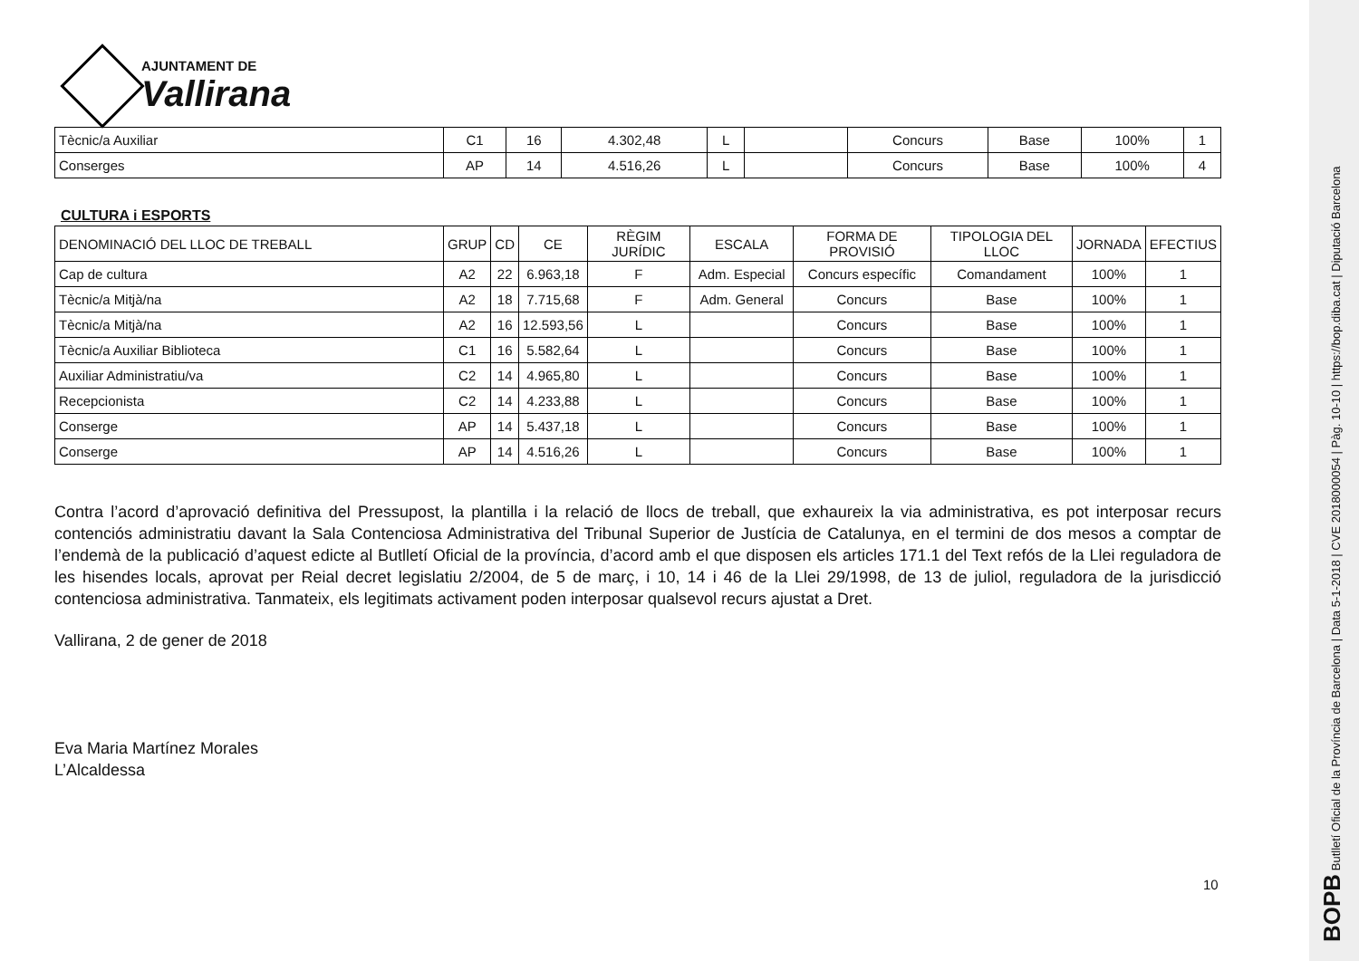AJUNTAMENT DE
Vallirana
| Tècnic/a Auxiliar | C1 | 16 | 4.302,48 | L | | Concurs | Base | 100% | 1 |
| Conserges | AP | 14 | 4.516,26 | L | | Concurs | Base | 100% | 4 |
CULTURA i ESPORTS
| DENOMINACIÓ DEL LLOC DE TREBALL | GRUP | CD | CE | RÈGIM JURÍDIC | ESCALA | FORMA DE PROVISIÓ | TIPOLOGIA DEL LLOC | JORNADA | EFECTIUS |
| --- | --- | --- | --- | --- | --- | --- | --- | --- | --- |
| Cap de cultura | A2 | 22 | 6.963,18 | F | Adm. Especial | Concurs específic | Comandament | 100% | 1 |
| Tècnic/a Mitjà/na | A2 | 18 | 7.715,68 | F | Adm. General | Concurs | Base | 100% | 1 |
| Tècnic/a Mitjà/na | A2 | 16 | 12.593,56 | L | | Concurs | Base | 100% | 1 |
| Tècnic/a Auxiliar Biblioteca | C1 | 16 | 5.582,64 | L | | Concurs | Base | 100% | 1 |
| Auxiliar Administratiu/va | C2 | 14 | 4.965,80 | L | | Concurs | Base | 100% | 1 |
| Recepcionista | C2 | 14 | 4.233,88 | L | | Concurs | Base | 100% | 1 |
| Conserge | AP | 14 | 5.437,18 | L | | Concurs | Base | 100% | 1 |
| Conserge | AP | 14 | 4.516,26 | L | | Concurs | Base | 100% | 1 |
Contra l’acord d’aprovació definitiva del Pressupost, la plantilla i la relació de llocs de treball, que exhaureix la via administrativa, es pot interposar recurs contenciós administratiu davant la Sala Contenciosa Administrativa del Tribunal Superior de Justícia de Catalunya, en el termini de dos mesos a comptar de l’endemà de la publicació d’aquest edicte al Butlletí Oficial de la província, d’acord amb el que disposen els articles 171.1 del Text refós de la Llei reguladora de les hisendes locals, aprovat per Reial decret legislatiu 2/2004, de 5 de març, i 10, 14 i 46 de la Llei 29/1998, de 13 de juliol, reguladora de la jurisdicció contenciosa administrativa. Tanmateix, els legitimats activament poden interposar qualsevol recurs ajustat a Dret.
Vallirana, 2 de gener de 2018
Eva Maria Martínez Morales
L’Alcaldessa
10
BOPB Butlletí Oficial de la Província de Barcelona | Data 5-1-2018 | CVE 2018000054 | Pàg. 10-10 | https://bop.diba.cat | Diputació Barcelona